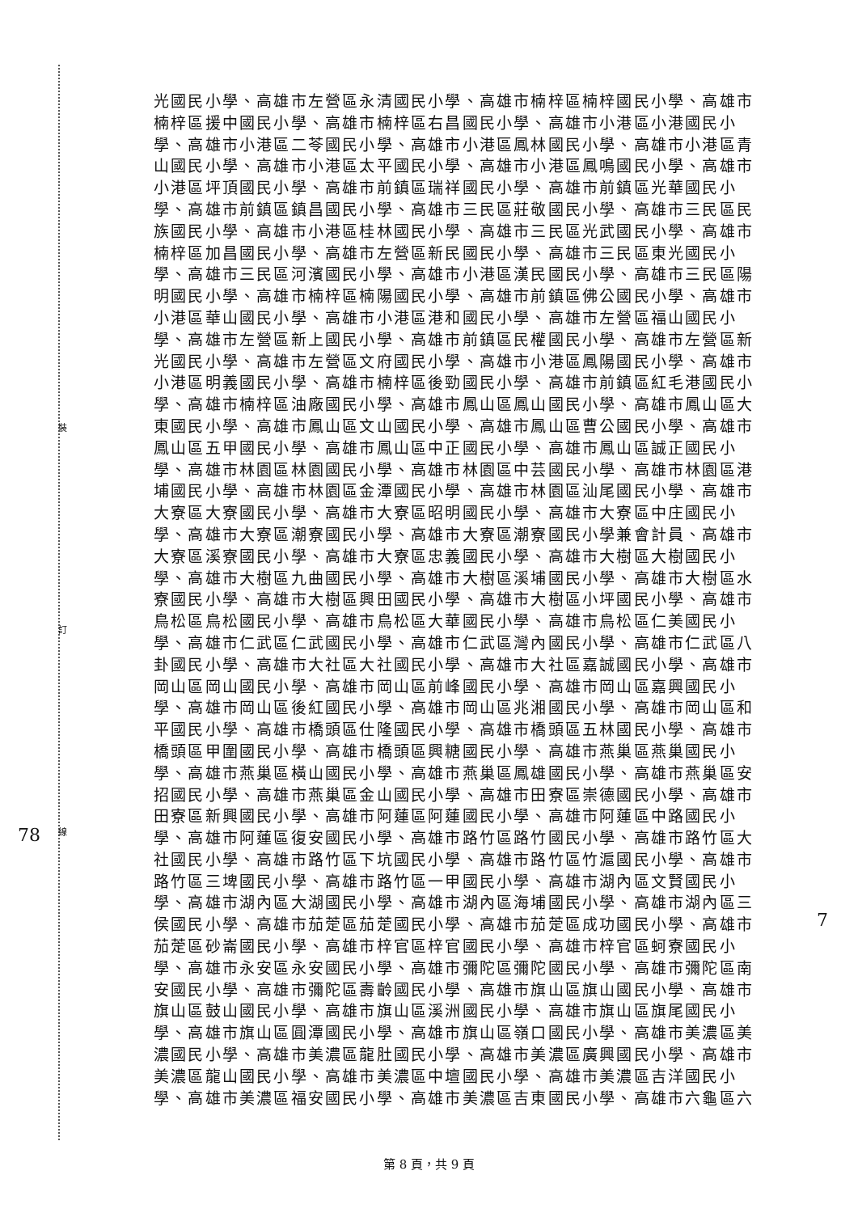裝
訂
線
78
7
光國民小學、高雄市左營區永清國民小學、高雄市楠梓區楠梓國民小學、高雄市
楠梓區援中國民小學、高雄市楠梓區右昌國民小學、高雄市小港區小港國民小
學、高雄市小港區二苓國民小學、高雄市小港區鳳林國民小學、高雄市小港區青
山國民小學、高雄市小港區太平國民小學、高雄市小港區鳳鳴國民小學、高雄市
小港區坪頂國民小學、高雄市前鎮區瑞祥國民小學、高雄市前鎮區光華國民小
學、高雄市前鎮區鎮昌國民小學、高雄市三民區莊敬國民小學、高雄市三民區民
族國民小學、高雄市小港區桂林國民小學、高雄市三民區光武國民小學、高雄市
楠梓區加昌國民小學、高雄市左營區新民國民小學、高雄市三民區東光國民小
學、高雄市三民區河濱國民小學、高雄市小港區漢民國民小學、高雄市三民區陽
明國民小學、高雄市楠梓區楠陽國民小學、高雄市前鎮區佛公國民小學、高雄市
小港區華山國民小學、高雄市小港區港和國民小學、高雄市左營區福山國民小
學、高雄市左營區新上國民小學、高雄市前鎮區民權國民小學、高雄市左營區新
光國民小學、高雄市左營區文府國民小學、高雄市小港區鳳陽國民小學、高雄市
小港區明義國民小學、高雄市楠梓區後勁國民小學、高雄市前鎮區紅毛港國民小
學、高雄市楠梓區油廠國民小學、高雄市鳳山區鳳山國民小學、高雄市鳳山區大
東國民小學、高雄市鳳山區文山國民小學、高雄市鳳山區曹公國民小學、高雄市
鳳山區五甲國民小學、高雄市鳳山區中正國民小學、高雄市鳳山區誠正國民小
學、高雄市林園區林園國民小學、高雄市林園區中芸國民小學、高雄市林園區港
埔國民小學、高雄市林園區金潭國民小學、高雄市林園區汕尾國民小學、高雄市
大寮區大寮國民小學、高雄市大寮區昭明國民小學、高雄市大寮區中庄國民小
學、高雄市大寮區潮寮國民小學、高雄市大寮區潮寮國民小學兼會計員、高雄市
大寮區溪寮國民小學、高雄市大寮區忠義國民小學、高雄市大樹區大樹國民小
學、高雄市大樹區九曲國民小學、高雄市大樹區溪埔國民小學、高雄市大樹區水
寮國民小學、高雄市大樹區興田國民小學、高雄市大樹區小坪國民小學、高雄市
鳥松區鳥松國民小學、高雄市鳥松區大華國民小學、高雄市鳥松區仁美國民小
學、高雄市仁武區仁武國民小學、高雄市仁武區灣內國民小學、高雄市仁武區八
卦國民小學、高雄市大社區大社國民小學、高雄市大社區嘉誠國民小學、高雄市
岡山區岡山國民小學、高雄市岡山區前峰國民小學、高雄市岡山區嘉興國民小
學、高雄市岡山區後紅國民小學、高雄市岡山區兆湘國民小學、高雄市岡山區和
平國民小學、高雄市橋頭區仕隆國民小學、高雄市橋頭區五林國民小學、高雄市
橋頭區甲圍國民小學、高雄市橋頭區興糖國民小學、高雄市燕巢區燕巢國民小
學、高雄市燕巢區橫山國民小學、高雄市燕巢區鳳雄國民小學、高雄市燕巢區安
招國民小學、高雄市燕巢區金山國民小學、高雄市田寮區崇德國民小學、高雄市
田寮區新興國民小學、高雄市阿蓮區阿蓮國民小學、高雄市阿蓮區中路國民小
學、高雄市阿蓮區復安國民小學、高雄市路竹區路竹國民小學、高雄市路竹區大
社國民小學、高雄市路竹區下坑國民小學、高雄市路竹區竹滬國民小學、高雄市
路竹區三埤國民小學、高雄市路竹區一甲國民小學、高雄市湖內區文賢國民小
學、高雄市湖內區大湖國民小學、高雄市湖內區海埔國民小學、高雄市湖內區三
侯國民小學、高雄市茄萣區茄萣國民小學、高雄市茄萣區成功國民小學、高雄市
茄萣區砂崙國民小學、高雄市梓官區梓官國民小學、高雄市梓官區蚵寮國民小
學、高雄市永安區永安國民小學、高雄市彌陀區彌陀國民小學、高雄市彌陀區南
安國民小學、高雄市彌陀區壽齡國民小學、高雄市旗山區旗山國民小學、高雄市
旗山區鼓山國民小學、高雄市旗山區溪洲國民小學、高雄市旗山區旗尾國民小
學、高雄市旗山區圓潭國民小學、高雄市旗山區嶺口國民小學、高雄市美濃區美
濃國民小學、高雄市美濃區龍肚國民小學、高雄市美濃區廣興國民小學、高雄市
美濃區龍山國民小學、高雄市美濃區中壇國民小學、高雄市美濃區吉洋國民小
學、高雄市美濃區福安國民小學、高雄市美濃區吉東國民小學、高雄市六龜區六
第 8 頁，共 9 頁